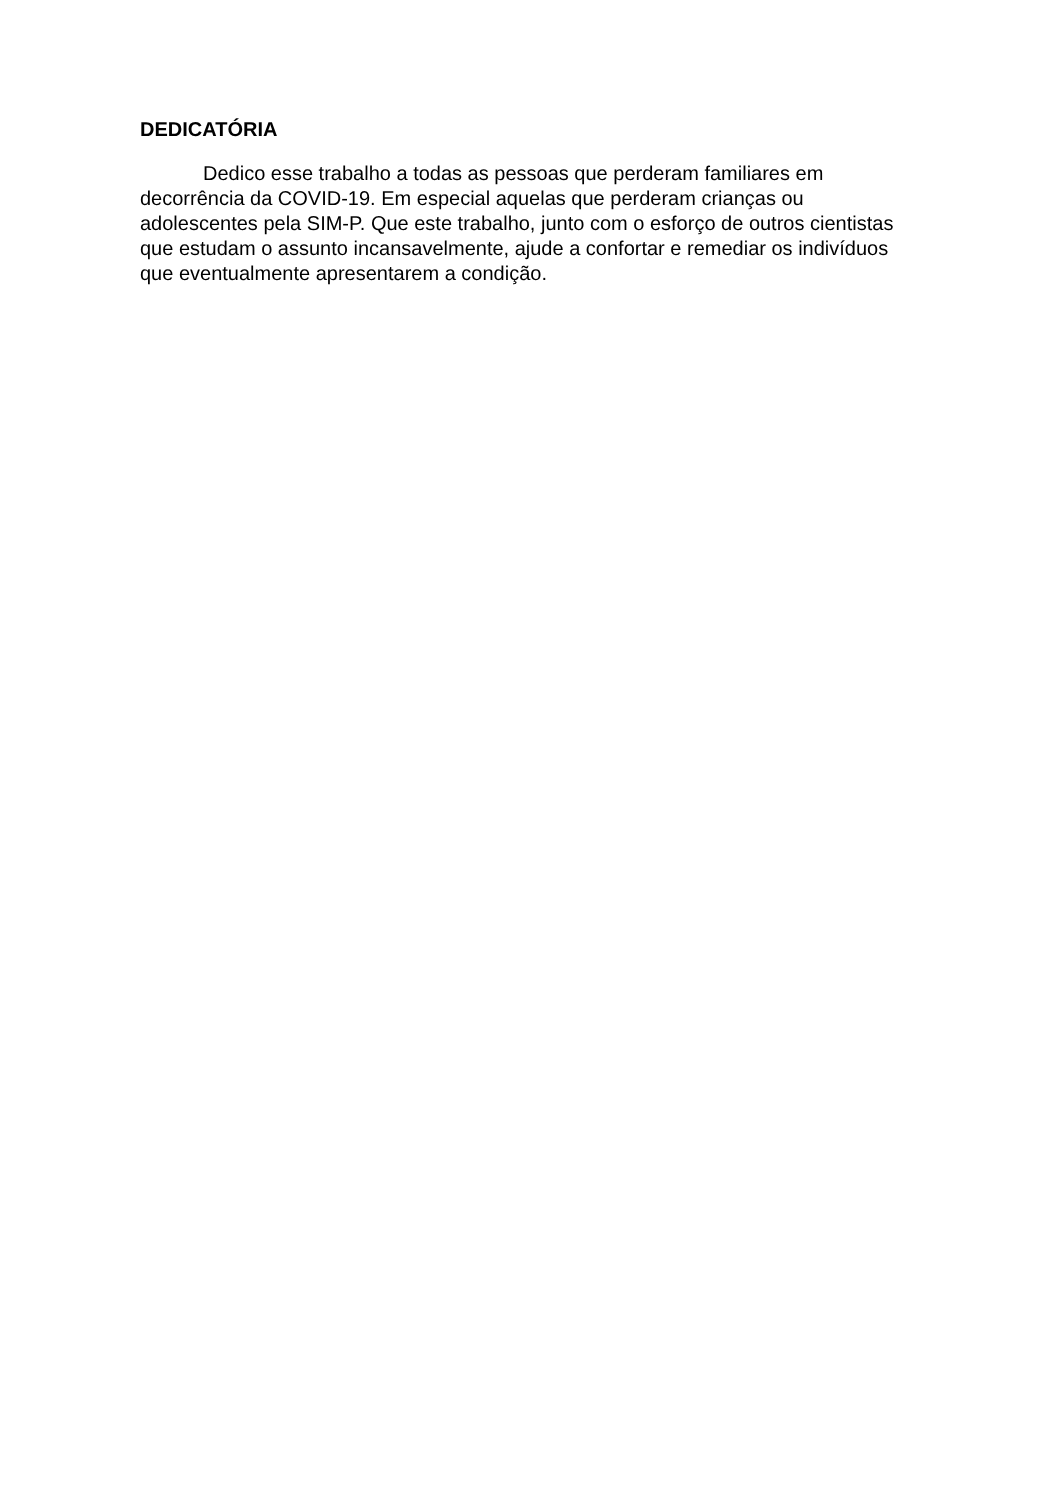DEDICATÓRIA
Dedico esse trabalho a todas as pessoas que perderam familiares em decorrência da COVID-19. Em especial aquelas que perderam crianças ou adolescentes pela SIM-P. Que este trabalho, junto com o esforço de outros cientistas que estudam o assunto incansavelmente, ajude a confortar e remediar os indivíduos que eventualmente apresentarem a condição.